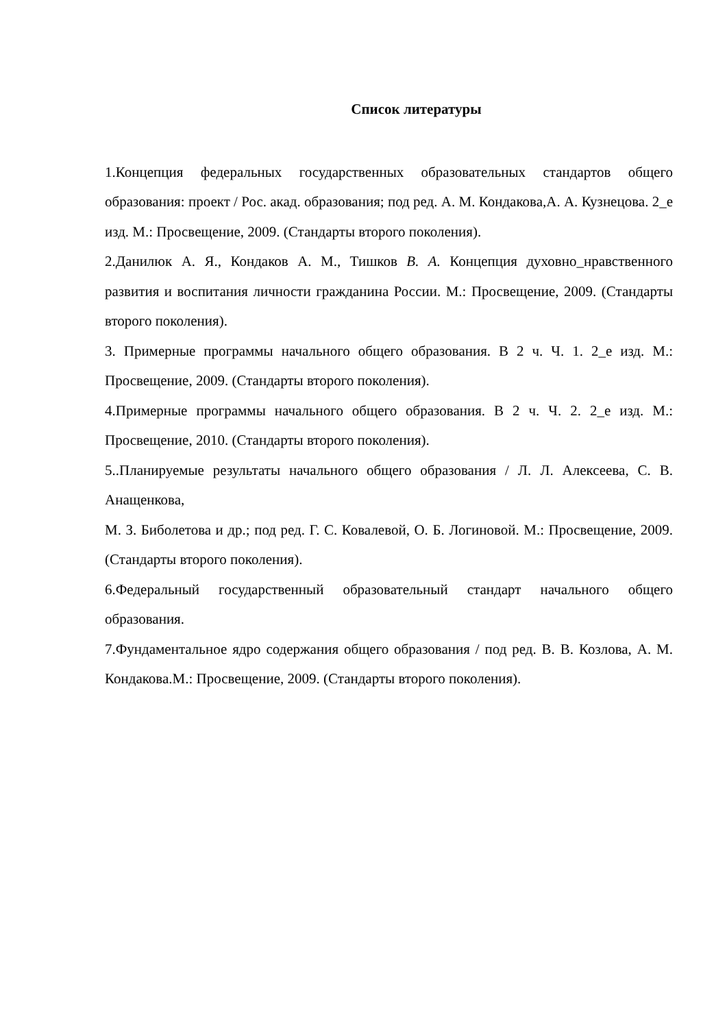Список литературы
1.Концепция федеральных государственных образовательных стандартов общего образования: проект / Рос. акад. образования; под ред. А. М. Кондакова,А. А. Кузнецова. 2_е изд. М.: Просвещение, 2009. (Стандарты второго поколения).
2.Данилюк А. Я., Кондаков А. М., Тишков В. А. Концепция духовно_нравственного развития и воспитания личности гражданина России. М.: Просвещение, 2009. (Стандарты второго поколения).
3. Примерные программы начального общего образования. В 2 ч. Ч. 1. 2_е изд. М.: Просвещение, 2009. (Стандарты второго поколения).
4.Примерные программы начального общего образования. В 2 ч. Ч. 2. 2_е изд. М.: Просвещение, 2010. (Стандарты второго поколения).
5..Планируемые результаты начального общего образования / Л. Л. Алексеева, С. В. Анащенкова,
М. З. Биболетова и др.; под ред. Г. С. Ковалевой, О. Б. Логиновой. М.: Просвещение, 2009. (Стандарты второго поколения).
6.Федеральный государственный образовательный стандарт начального общего образования.
7.Фундаментальное ядро содержания общего образования / под ред. В. В. Козлова, А. М. Кондакова.М.: Просвещение, 2009. (Стандарты второго поколения).